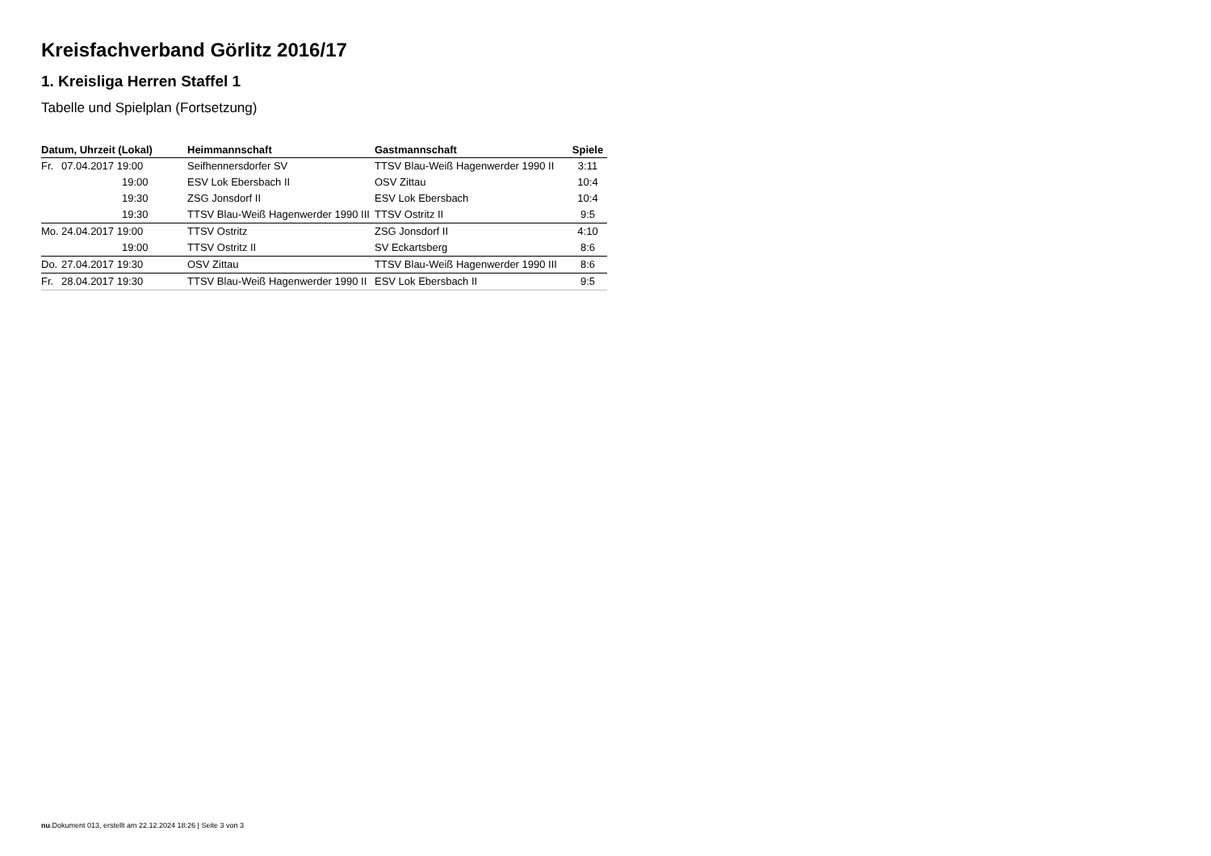Kreisfachverband Görlitz 2016/17
1. Kreisliga Herren Staffel 1
Tabelle und Spielplan (Fortsetzung)
| Datum, Uhrzeit (Lokal) | Heimmannschaft | Gastmannschaft | Spiele |
| --- | --- | --- | --- |
| Fr. 07.04.2017 19:00 | Seifhennersdorfer SV | TTSV Blau-Weiß Hagenwerder 1990 II | 3:11 |
| 19:00 | ESV Lok Ebersbach II | OSV Zittau | 10:4 |
| 19:30 | ZSG Jonsdorf II | ESV Lok Ebersbach | 10:4 |
| 19:30 | TTSV Blau-Weiß Hagenwerder 1990 III | TTSV Ostritz II | 9:5 |
| Mo. 24.04.2017 19:00 | TTSV Ostritz | ZSG Jonsdorf II | 4:10 |
| 19:00 | TTSV Ostritz II | SV Eckartsberg | 8:6 |
| Do. 27.04.2017 19:30 | OSV Zittau | TTSV Blau-Weiß Hagenwerder 1990 III | 8:6 |
| Fr. 28.04.2017 19:30 | TTSV Blau-Weiß Hagenwerder 1990 II | ESV Lok Ebersbach II | 9:5 |
nu.Dokument 013, erstellt am 22.12.2024 18:26 | Seite 3 von 3